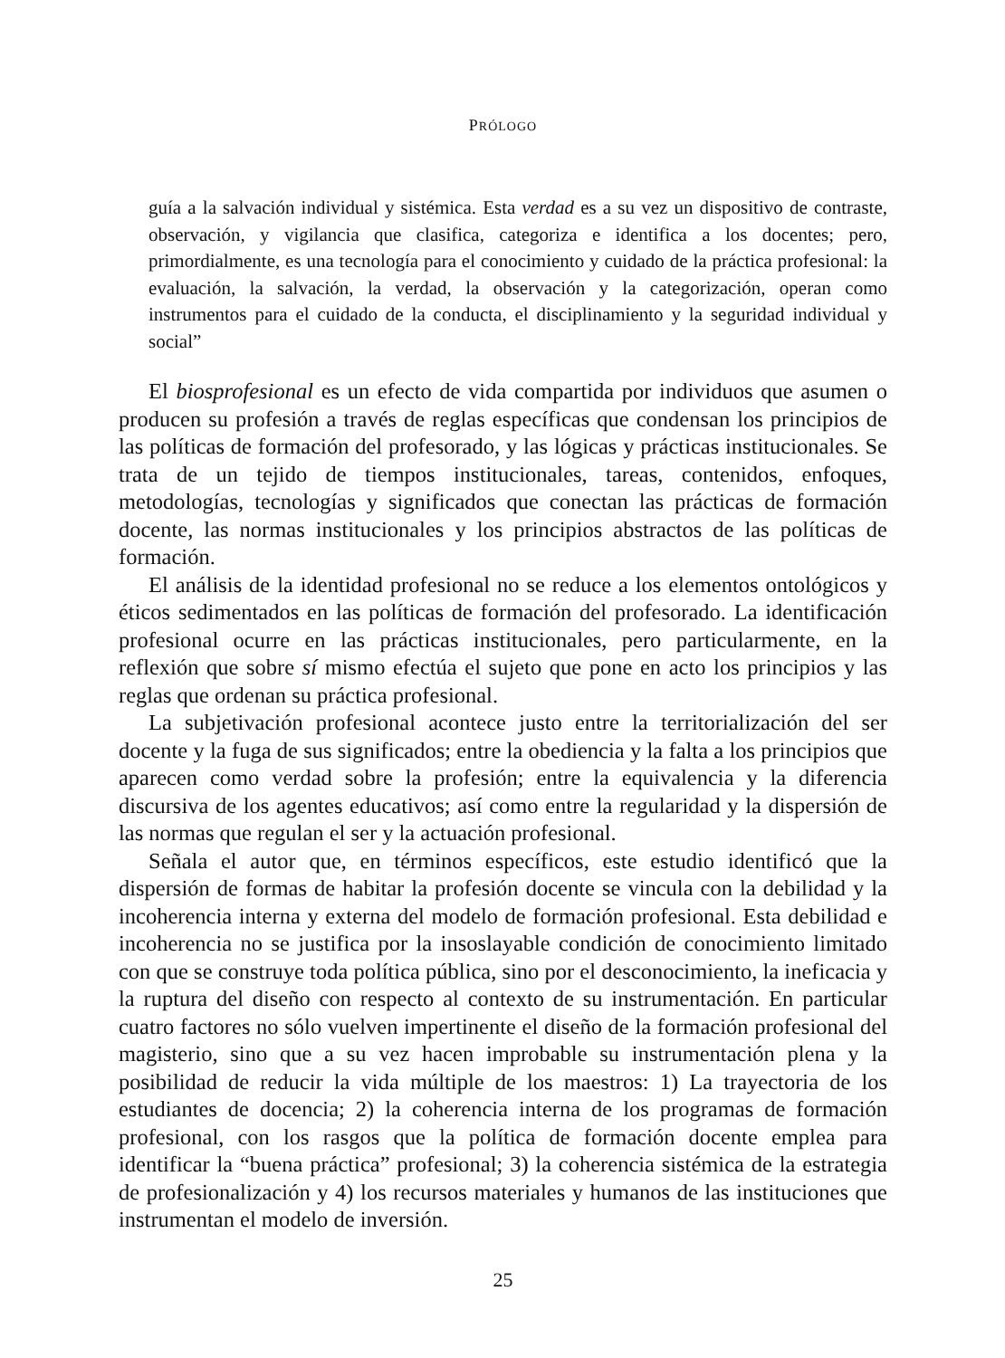PRÓLOGO
guía a la salvación individual y sistémica. Esta verdad es a su vez un dispositivo de contraste, observación, y vigilancia que clasifica, categoriza e identifica a los docentes; pero, primordialmente, es una tecnología para el conocimiento y cuidado de la práctica profesional: la evaluación, la salvación, la verdad, la observación y la categorización, operan como instrumentos para el cuidado de la conducta, el disciplinamiento y la seguridad individual y social”
El biosprofesional es un efecto de vida compartida por individuos que asumen o producen su profesión a través de reglas específicas que condensan los principios de las políticas de formación del profesorado, y las lógicas y prácticas institucionales. Se trata de un tejido de tiempos institucionales, tareas, contenidos, enfoques, metodologías, tecnologías y significados que conectan las prácticas de formación docente, las normas institucionales y los principios abstractos de las políticas de formación.
El análisis de la identidad profesional no se reduce a los elementos ontológicos y éticos sedimentados en las políticas de formación del profesorado. La identificación profesional ocurre en las prácticas institucionales, pero particularmente, en la reflexión que sobre sí mismo efectúa el sujeto que pone en acto los principios y las reglas que ordenan su práctica profesional.
La subjetivación profesional acontece justo entre la territorialización del ser docente y la fuga de sus significados; entre la obediencia y la falta a los principios que aparecen como verdad sobre la profesión; entre la equivalencia y la diferencia discursiva de los agentes educativos; así como entre la regularidad y la dispersión de las normas que regulan el ser y la actuación profesional.
Señala el autor que, en términos específicos, este estudio identificó que la dispersión de formas de habitar la profesión docente se vincula con la debilidad y la incoherencia interna y externa del modelo de formación profesional. Esta debilidad e incoherencia no se justifica por la insoslayable condición de conocimiento limitado con que se construye toda política pública, sino por el desconocimiento, la ineficacia y la ruptura del diseño con respecto al contexto de su instrumentación. En particular cuatro factores no sólo vuelven impertinente el diseño de la formación profesional del magisterio, sino que a su vez hacen improbable su instrumentación plena y la posibilidad de reducir la vida múltiple de los maestros: 1) La trayectoria de los estudiantes de docencia; 2) la coherencia interna de los programas de formación profesional, con los rasgos que la política de formación docente emplea para identificar la “buena práctica” profesional; 3) la coherencia sistémica de la estrategia de profesionalización y 4) los recursos materiales y humanos de las instituciones que instrumentan el modelo de inversión.
25